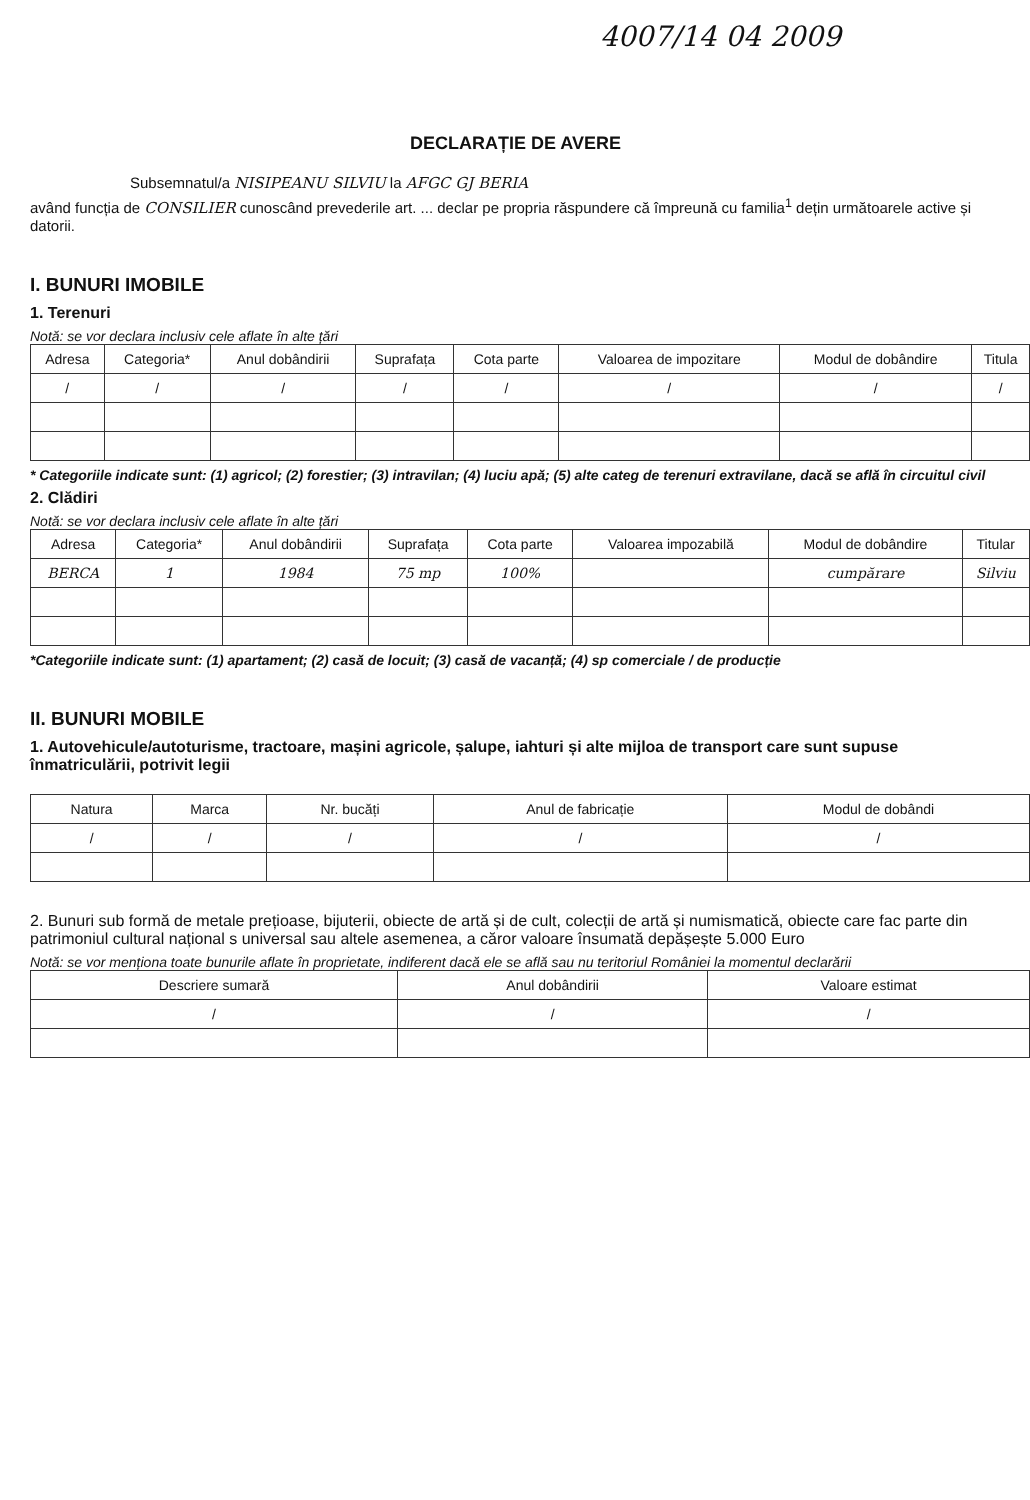4007/14 04 2009
DECLARAȚIE DE AVERE
Subsemnatul/a NISIPEANU SILVIU la AFGC GJ BERIA
având funcția de CONSILIER cunoscând prevederile art. ... declar pe propria răspundere că împreună cu familia<sup>1</sup> dețin următoarele active și datorii.
I. BUNURI IMOBILE
1. Terenuri
Notă: se vor declara inclusiv cele aflate în alte țări
| Adresa | Categoria* | Anul dobândirii | Suprafața | Cota parte | Valoarea de impozitare | Modul de dobândire | Titula |
| --- | --- | --- | --- | --- | --- | --- | --- |
| / | / | / | / | / | / | / | / |
* Categoriile indicate sunt: (1) agricol; (2) forestier; (3) intravilan; (4) luciu apă; (5) alte categ de terenuri extravilane, dacă se află în circuitul civil
2. Clădiri
Notă: se vor declara inclusiv cele aflate în alte țări
| Adresa | Categoria* | Anul dobândirii | Suprafața | Cota parte | Valoarea impozabilă | Modul de dobândire | Titular |
| --- | --- | --- | --- | --- | --- | --- | --- |
| BERCA | 1 | 1984 | 75 mp | 100% | | cumpărare | Silviu |
*Categoriile indicate sunt: (1) apartament; (2) casă de locuit; (3) casă de vacanță; (4) sp comerciale / de producție
II. BUNURI MOBILE
1. Autovehicule/autoturisme, tractoare, mașini agricole, șalupe, iahturi și alte mijloa de transport care sunt supuse înmatriculării, potrivit legii
| Natura | Marca | Nr. bucăți | Anul de fabricație | Modul de dobândi |
| --- | --- | --- | --- | --- |
| / | / | / | / | / |
2. Bunuri sub formă de metale prețioase, bijuterii, obiecte de artă și de cult, colecții de artă și numismatică, obiecte care fac parte din patrimoniul cultural național s universal sau altele asemenea, a căror valoare însumată depășește 5.000 Euro
Notă: se vor menționa toate bunurile aflate în proprietate, indiferent dacă ele se află sau nu teritoriul României la momentul declarării
| Descriere sumară | Anul dobândirii | Valoare estimat |
| --- | --- | --- |
| / | / | / |